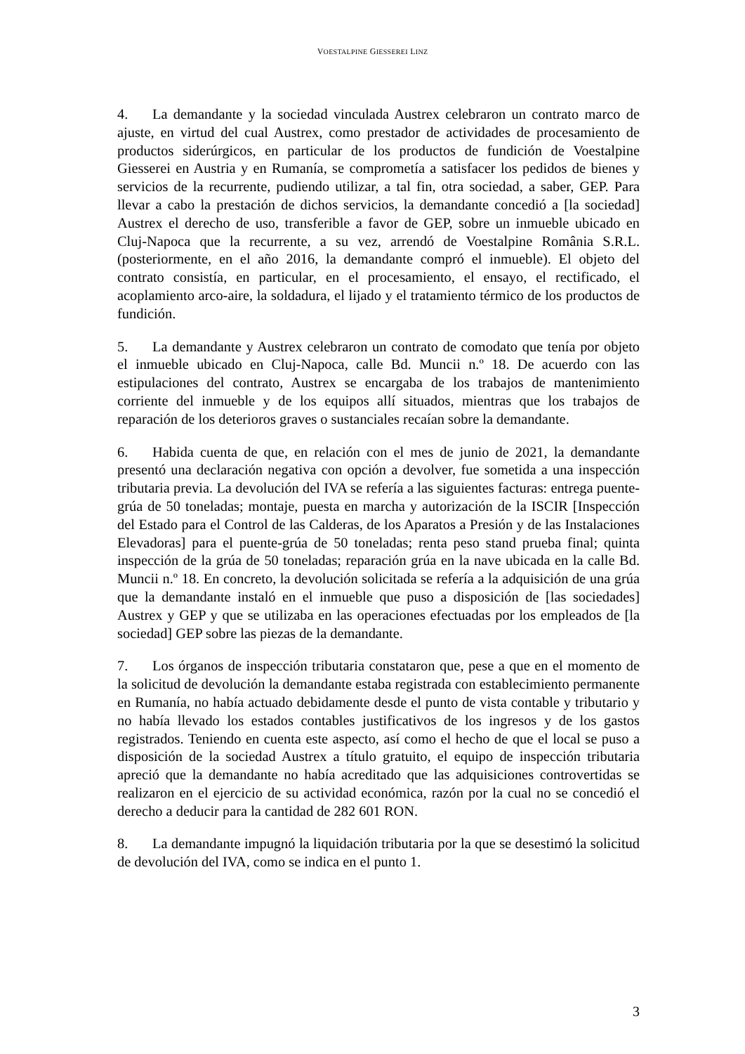VOESTALPINE GIESSEREI LINZ
4. La demandante y la sociedad vinculada Austrex celebraron un contrato marco de ajuste, en virtud del cual Austrex, como prestador de actividades de procesamiento de productos siderúrgicos, en particular de los productos de fundición de Voestalpine Giesserei en Austria y en Rumanía, se comprometía a satisfacer los pedidos de bienes y servicios de la recurrente, pudiendo utilizar, a tal fin, otra sociedad, a saber, GEP. Para llevar a cabo la prestación de dichos servicios, la demandante concedió a [la sociedad] Austrex el derecho de uso, transferible a favor de GEP, sobre un inmueble ubicado en Cluj-Napoca que la recurrente, a su vez, arrendó de Voestalpine România S.R.L. (posteriormente, en el año 2016, la demandante compró el inmueble). El objeto del contrato consistía, en particular, en el procesamiento, el ensayo, el rectificado, el acoplamiento arco-aire, la soldadura, el lijado y el tratamiento térmico de los productos de fundición.
5. La demandante y Austrex celebraron un contrato de comodato que tenía por objeto el inmueble ubicado en Cluj-Napoca, calle Bd. Muncii n.º 18. De acuerdo con las estipulaciones del contrato, Austrex se encargaba de los trabajos de mantenimiento corriente del inmueble y de los equipos allí situados, mientras que los trabajos de reparación de los deterioros graves o sustanciales recaían sobre la demandante.
6. Habida cuenta de que, en relación con el mes de junio de 2021, la demandante presentó una declaración negativa con opción a devolver, fue sometida a una inspección tributaria previa. La devolución del IVA se refería a las siguientes facturas: entrega puente-grúa de 50 toneladas; montaje, puesta en marcha y autorización de la ISCIR [Inspección del Estado para el Control de las Calderas, de los Aparatos a Presión y de las Instalaciones Elevadoras] para el puente-grúa de 50 toneladas; renta peso stand prueba final; quinta inspección de la grúa de 50 toneladas; reparación grúa en la nave ubicada en la calle Bd. Muncii n.º 18. En concreto, la devolución solicitada se refería a la adquisición de una grúa que la demandante instaló en el inmueble que puso a disposición de [las sociedades] Austrex y GEP y que se utilizaba en las operaciones efectuadas por los empleados de [la sociedad] GEP sobre las piezas de la demandante.
7. Los órganos de inspección tributaria constataron que, pese a que en el momento de la solicitud de devolución la demandante estaba registrada con establecimiento permanente en Rumanía, no había actuado debidamente desde el punto de vista contable y tributario y no había llevado los estados contables justificativos de los ingresos y de los gastos registrados. Teniendo en cuenta este aspecto, así como el hecho de que el local se puso a disposición de la sociedad Austrex a título gratuito, el equipo de inspección tributaria apreció que la demandante no había acreditado que las adquisiciones controvertidas se realizaron en el ejercicio de su actividad económica, razón por la cual no se concedió el derecho a deducir para la cantidad de 282 601 RON.
8. La demandante impugnó la liquidación tributaria por la que se desestimó la solicitud de devolución del IVA, como se indica en el punto 1.
3